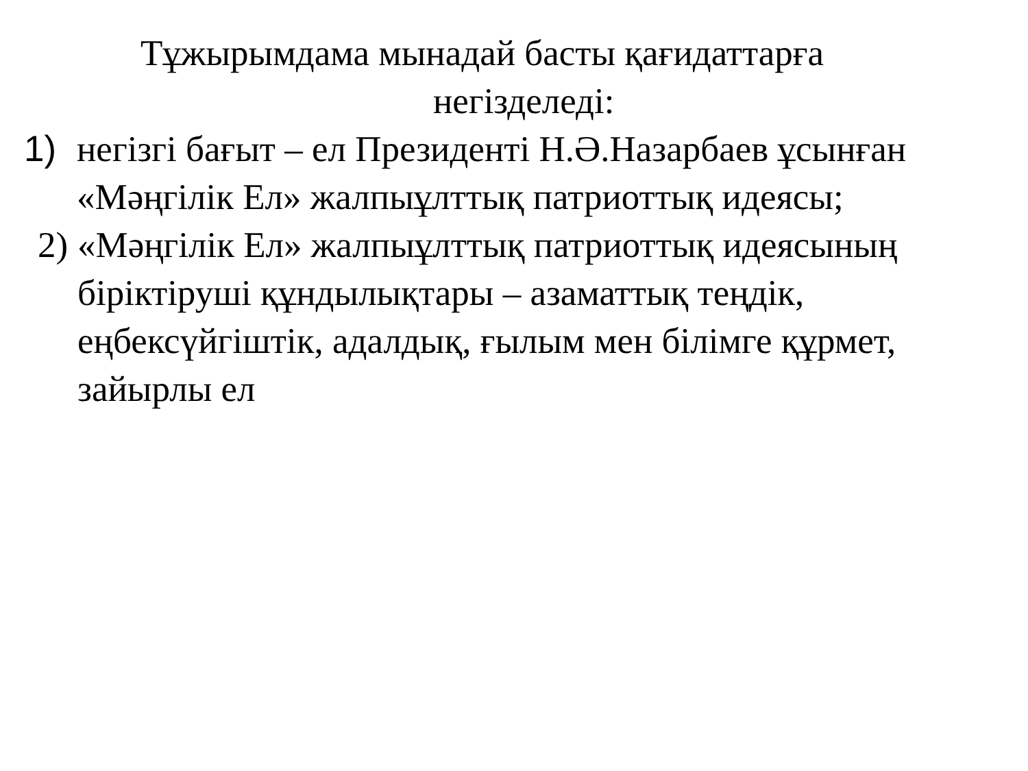Тұжырымдама мынадай басты қағидаттарға
негізделеді:
1) негізгі бағыт – ел Президенті Н.Ә.Назарбаев ұсынған «Мәңгілік Ел» жалпыұлттық патриоттық идеясы;
2)
«Мәңгілік Ел» жалпыұлттық патриоттық идеясының біріктіруші құндылықтары – азаматтық теңдік, еңбексүйгіштік, адалдық, ғылым мен білімге құрмет, зайырлы ел